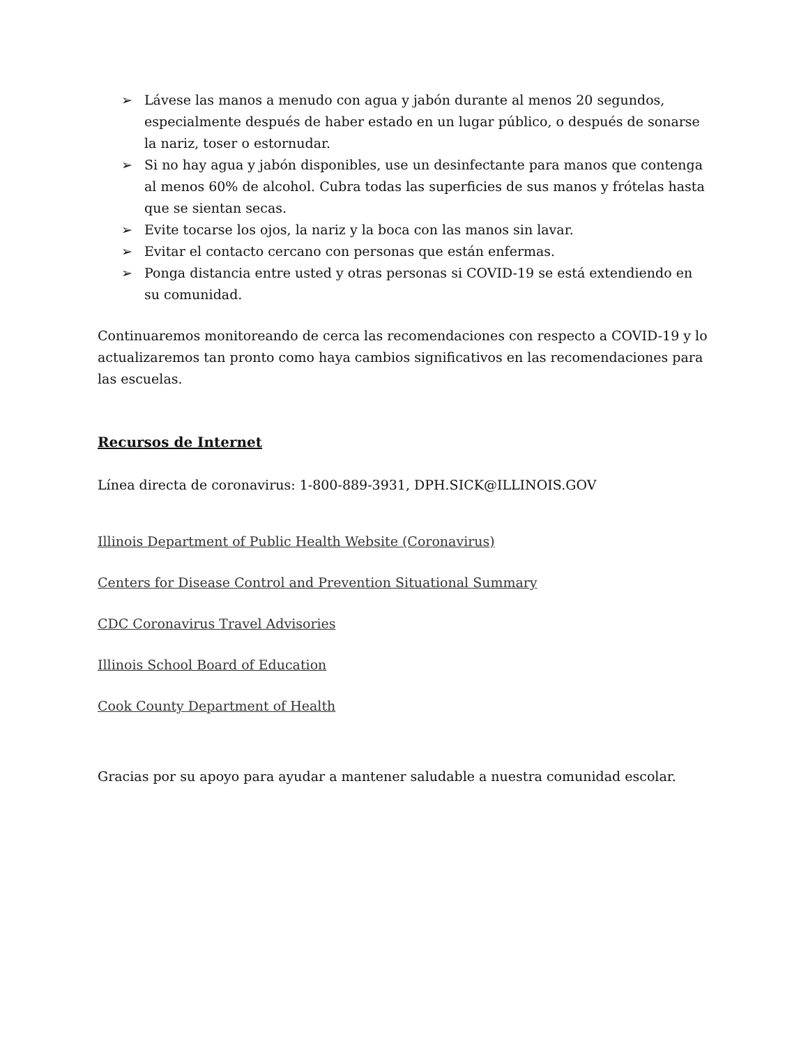➢ Lávese las manos a menudo con agua y jabón durante al menos 20 segundos, especialmente después de haber estado en un lugar público, o después de sonarse la nariz, toser o estornudar.
➢ Si no hay agua y jabón disponibles, use un desinfectante para manos que contenga al menos 60% de alcohol. Cubra todas las superficies de sus manos y frótelas hasta que se sientan secas.
➢ Evite tocarse los ojos, la nariz y la boca con las manos sin lavar.
➢ Evitar el contacto cercano con personas que están enfermas.
➢ Ponga distancia entre usted y otras personas si COVID-19 se está extendiendo en su comunidad.
Continuaremos monitoreando de cerca las recomendaciones con respecto a COVID-19 y lo actualizaremos tan pronto como haya cambios significativos en las recomendaciones para las escuelas.
Recursos de Internet
Línea directa de coronavirus: 1-800-889-3931, DPH.SICK@ILLINOIS.GOV
Illinois Department of Public Health Website (Coronavirus)
Centers for Disease Control and Prevention Situational Summary
CDC Coronavirus Travel Advisories
Illinois School Board of Education
Cook County Department of Health
Gracias por su apoyo para ayudar a mantener saludable a nuestra comunidad escolar.